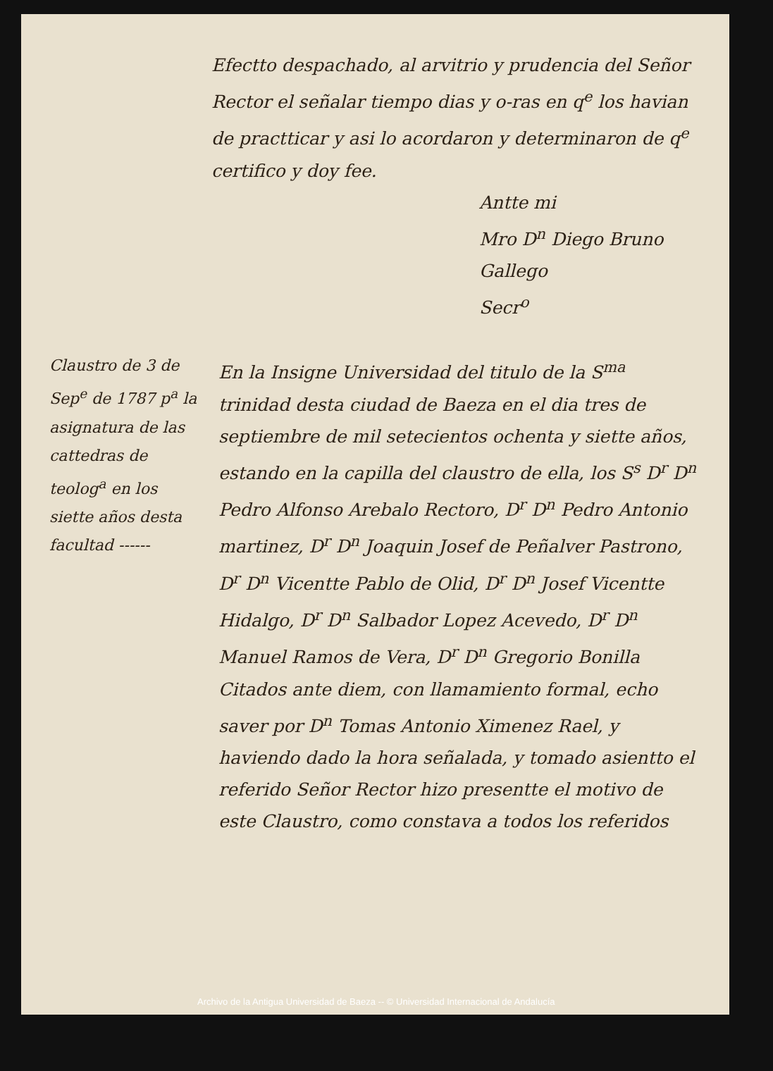Efectto despachado, al arvitrio y prudencia del Señor Rector el señalar tiempo dias y o-ras en q<sup>e</sup> los havian de practticar y asi lo acordaron y determinaron de q<sup>e</sup> certifico y doy fee.
Antte mi
Mro D<sup>n</sup> Diego Bruno Gallego
Secr<sup>o</sup>
Claustro de 3 de Sep<sup>e</sup> de 1787 p<sup>a</sup> la asignatura de las cattedras de teolog<sup>a</sup> en los siette años desta facultad ------
En la Insigne Universidad del titulo de la S<sup>ma</sup> trinidad desta ciudad de Baeza en el dia tres de septiembre de mil setecientos ochenta y siette años, estando en la capilla del claustro de ella, los S<sup>s</sup> D<sup>r</sup> D<sup>n</sup> Pedro Alfonso Arebalo Rectoro, D<sup>r</sup> D<sup>n</sup> Pedro Antonio martinez, D<sup>r</sup> D<sup>n</sup> Joaquin Josef de Peñalver Pastrono, D<sup>r</sup> D<sup>n</sup> Vicentte Pablo de Olid, D<sup>r</sup> D<sup>n</sup> Josef Vicentte Hidalgo, D<sup>r</sup> D<sup>n</sup> Salbador Lopez Acevedo, D<sup>r</sup> D<sup>n</sup> Manuel Ramos de Vera, D<sup>r</sup> D<sup>n</sup> Gregorio Bonilla Citados ante diem, con llamamiento formal, echo saver por D<sup>n</sup> Tomas Antonio Ximenez Rael, y haviendo dado la hora señalada, y tomado asientto el referido Señor Rector hizo presentte el motivo de este Claustro, como constava a todos los referidos
Archivo de la Antigua Universidad de Baeza -- © Universidad Internacional de Andalucía